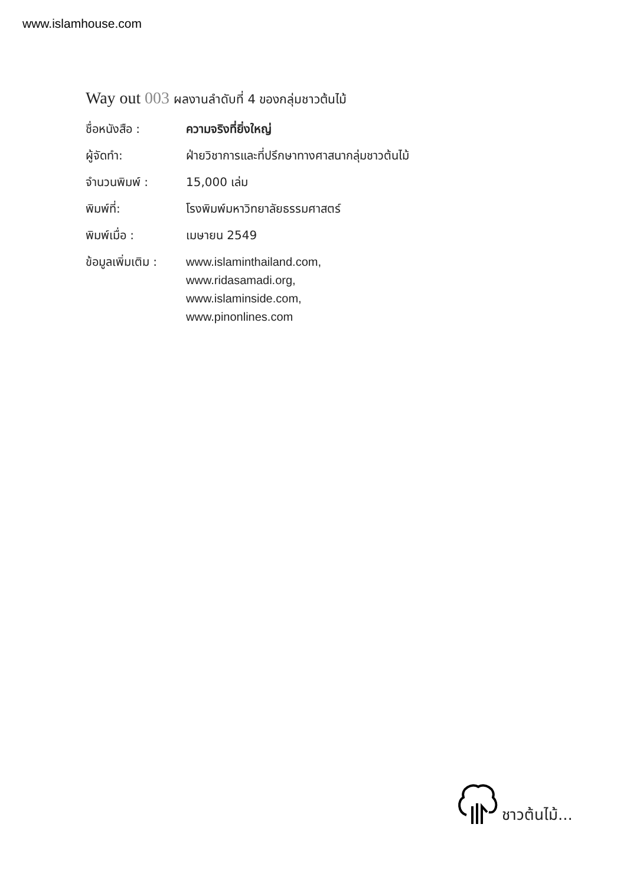www.islamhouse.com
Way out 003 ผลงานลำดับที่ 4 ของกลุ่มชาวต้นไม้
| ชื่อหนังสือ : | ความจริงที่ยิ่งใหญ่ |
| ผู้จัดทำ: | ฝ่ายวิชาการและที่ปรึกษาทางศาสนากลุ่มชาวต้นไม้ |
| จำนวนพิมพ์ : | 15,000 เล่ม |
| พิมพ์ที่: | โรงพิมพ์มหาวิทยาลัยธรรมศาสตร์ |
| พิมพ์เมื่อ : | เมษายน 2549 |
| ข้อมูลเพิ่มเติม : | www.islaminthailand.com, www.ridasamadi.org, www.islaminside.com, www.pinonlines.com |
ชาวต้นไม้...